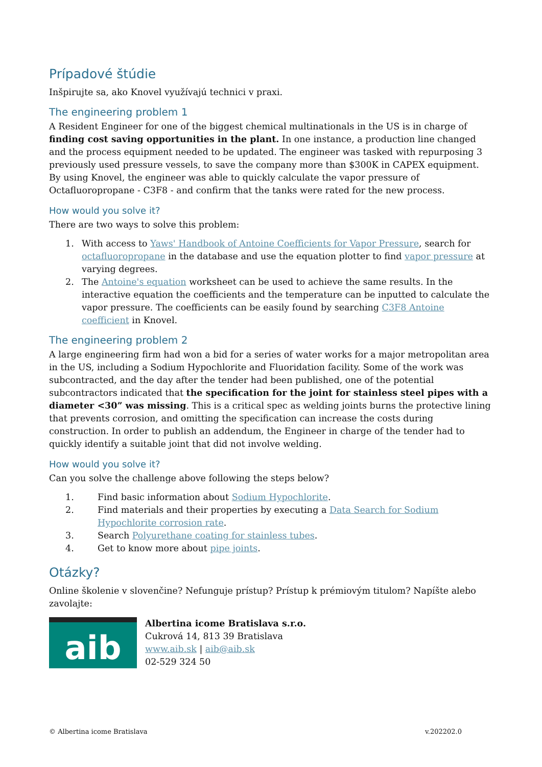Prípadové štúdie
Inšpirujte sa, ako Knovel využívajú technici v praxi.
The engineering problem 1
A Resident Engineer for one of the biggest chemical multinationals in the US is in charge of finding cost saving opportunities in the plant. In one instance, a production line changed and the process equipment needed to be updated. The engineer was tasked with repurposing 3 previously used pressure vessels, to save the company more than $300K in CAPEX equipment. By using Knovel, the engineer was able to quickly calculate the vapor pressure of Octafluoropropane - C3F8 - and confirm that the tanks were rated for the new process.
How would you solve it?
There are two ways to solve this problem:
1. With access to Yaws' Handbook of Antoine Coefficients for Vapor Pressure, search for octafluoropropane in the database and use the equation plotter to find vapor pressure at varying degrees.
2. The Antoine's equation worksheet can be used to achieve the same results. In the interactive equation the coefficients and the temperature can be inputted to calculate the vapor pressure. The coefficients can be easily found by searching C3F8 Antoine coefficient in Knovel.
The engineering problem 2
A large engineering firm had won a bid for a series of water works for a major metropolitan area in the US, including a Sodium Hypochlorite and Fluoridation facility. Some of the work was subcontracted, and the day after the tender had been published, one of the potential subcontractors indicated that the specification for the joint for stainless steel pipes with a diameter <30” was missing. This is a critical spec as welding joints burns the protective lining that prevents corrosion, and omitting the specification can increase the costs during construction. In order to publish an addendum, the Engineer in charge of the tender had to quickly identify a suitable joint that did not involve welding.
How would you solve it?
Can you solve the challenge above following the steps below?
1. Find basic information about Sodium Hypochlorite.
2. Find materials and their properties by executing a Data Search for Sodium Hypochlorite corrosion rate.
3. Search Polyurethane coating for stainless tubes.
4. Get to know more about pipe joints.
Otázky?
Online školenie v slovenčine? Nefunguje prístup? Prístup k prémiovým titulom? Napíšte alebo zavolajte:
aib
Albertina icome Bratislava s.r.o.
Cukrová 14, 813 39 Bratislava
www.aib.sk | aib@aib.sk
02-529 324 50
© Albertina icome Bratislava v.202202.0